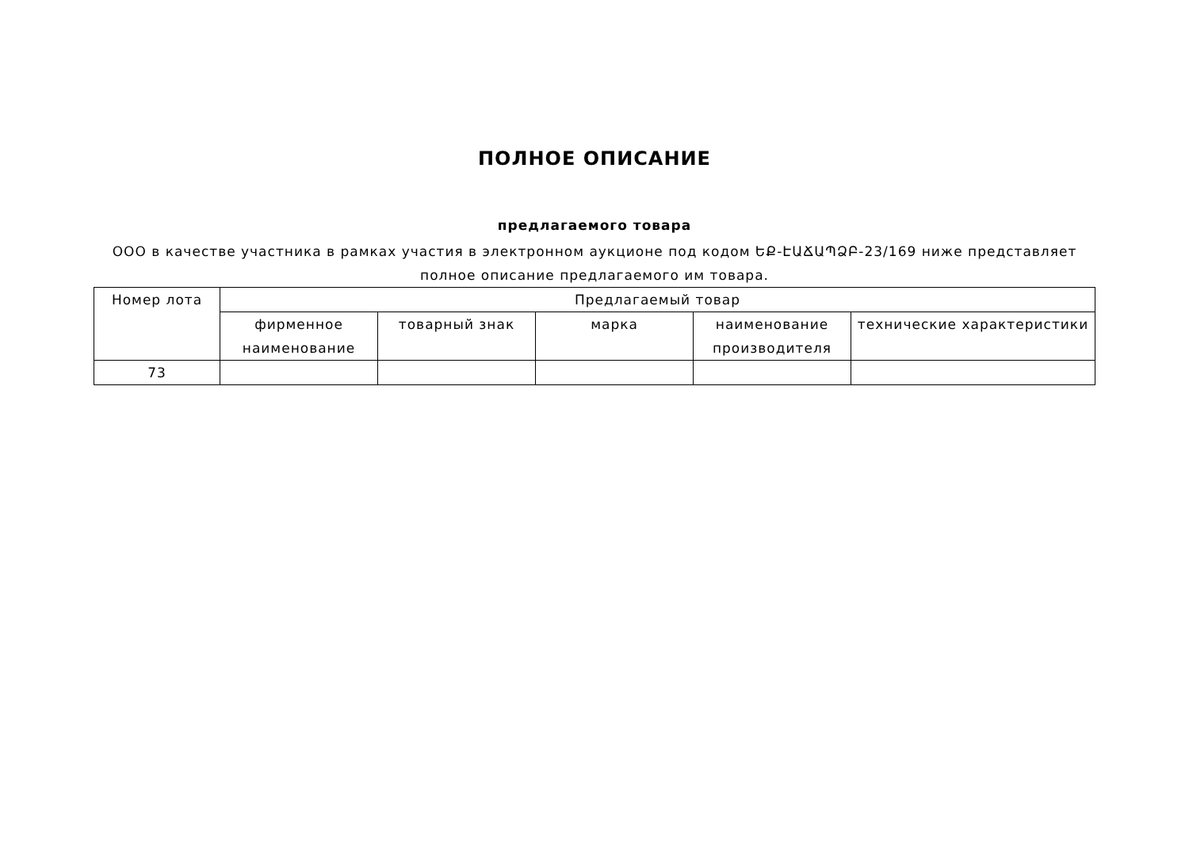ПОЛНОЕ ОПИСАНИЕ
предлагаемого товара
ООО в качестве участника в рамках участия в электронном аукционе под кодом ԵՔ-ԷԱՃԱՊՁԲ-23/169 ниже представляет полное описание предлагаемого им товара.
| Номер лота | Предлагаемый товар | | | | |
| --- | --- | --- | --- | --- | --- |
| | фирменное наименование | товарный знак | марка | наименование производителя | технические характеристики |
| 73 | | | | | |